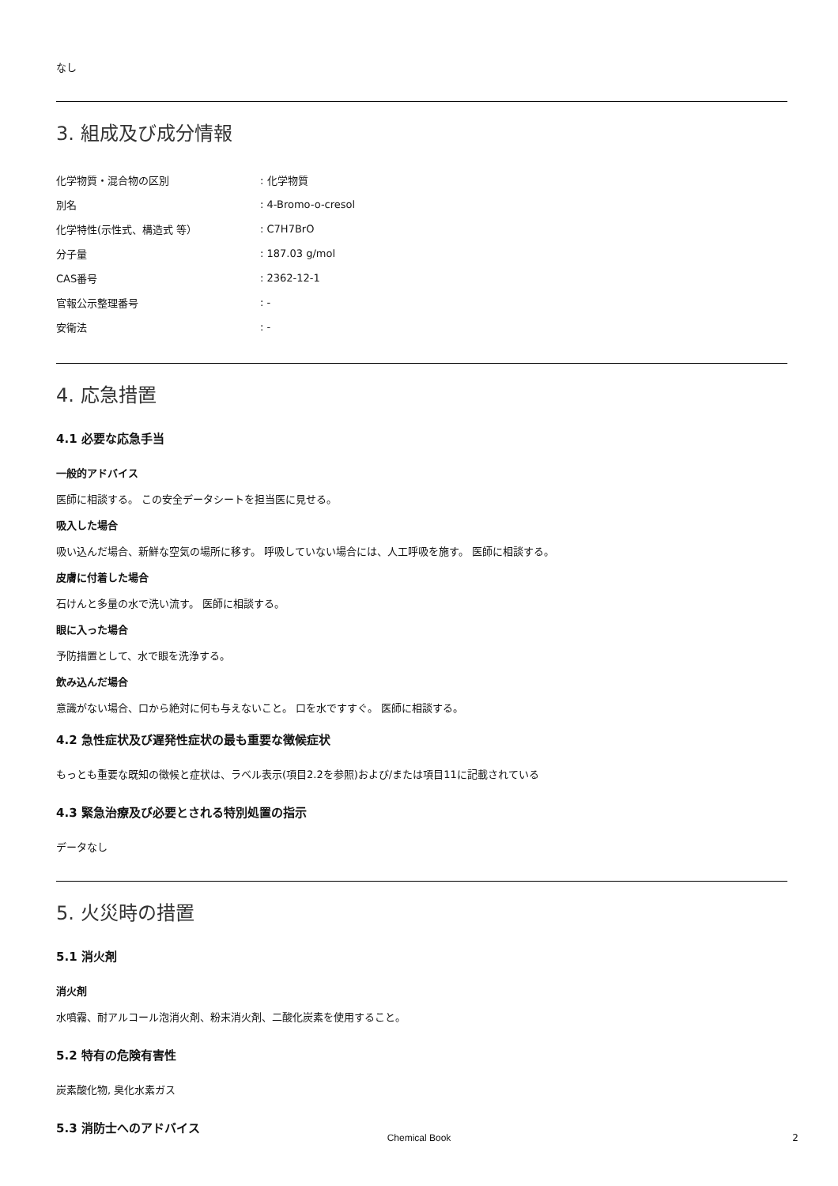なし
3. 組成及び成分情報
| 化学物質・混合物の区別 | : 化学物質 |
| 別名 | : 4-Bromo-o-cresol |
| 化学特性(示性式、構造式 等） | : C7H7BrO |
| 分子量 | : 187.03 g/mol |
| CAS番号 | : 2362-12-1 |
| 官報公示整理番号 | : - |
| 安衛法 | : - |
4. 応急措置
4.1 必要な応急手当
一般的アドバイス
医師に相談する。 この安全データシートを担当医に見せる。
吸入した場合
吸い込んだ場合、新鮮な空気の場所に移す。 呼吸していない場合には、人工呼吸を施す。 医師に相談する。
皮膚に付着した場合
石けんと多量の水で洗い流す。 医師に相談する。
眼に入った場合
予防措置として、水で眼を洗浄する。
飲み込んだ場合
意識がない場合、口から絶対に何も与えないこと。 口を水ですすぐ。 医師に相談する。
4.2 急性症状及び遅発性症状の最も重要な徴候症状
もっとも重要な既知の徴候と症状は、ラベル表示(項目2.2を参照)および/または項目11に記載されている
4.3 緊急治療及び必要とされる特別処置の指示
データなし
5. 火災時の措置
5.1 消火剤
消火剤
水噴霧、耐アルコール泡消火剤、粉末消火剤、二酸化炭素を使用すること。
5.2 特有の危険有害性
炭素酸化物, 臭化水素ガス
5.3 消防士へのアドバイス
Chemical Book 2